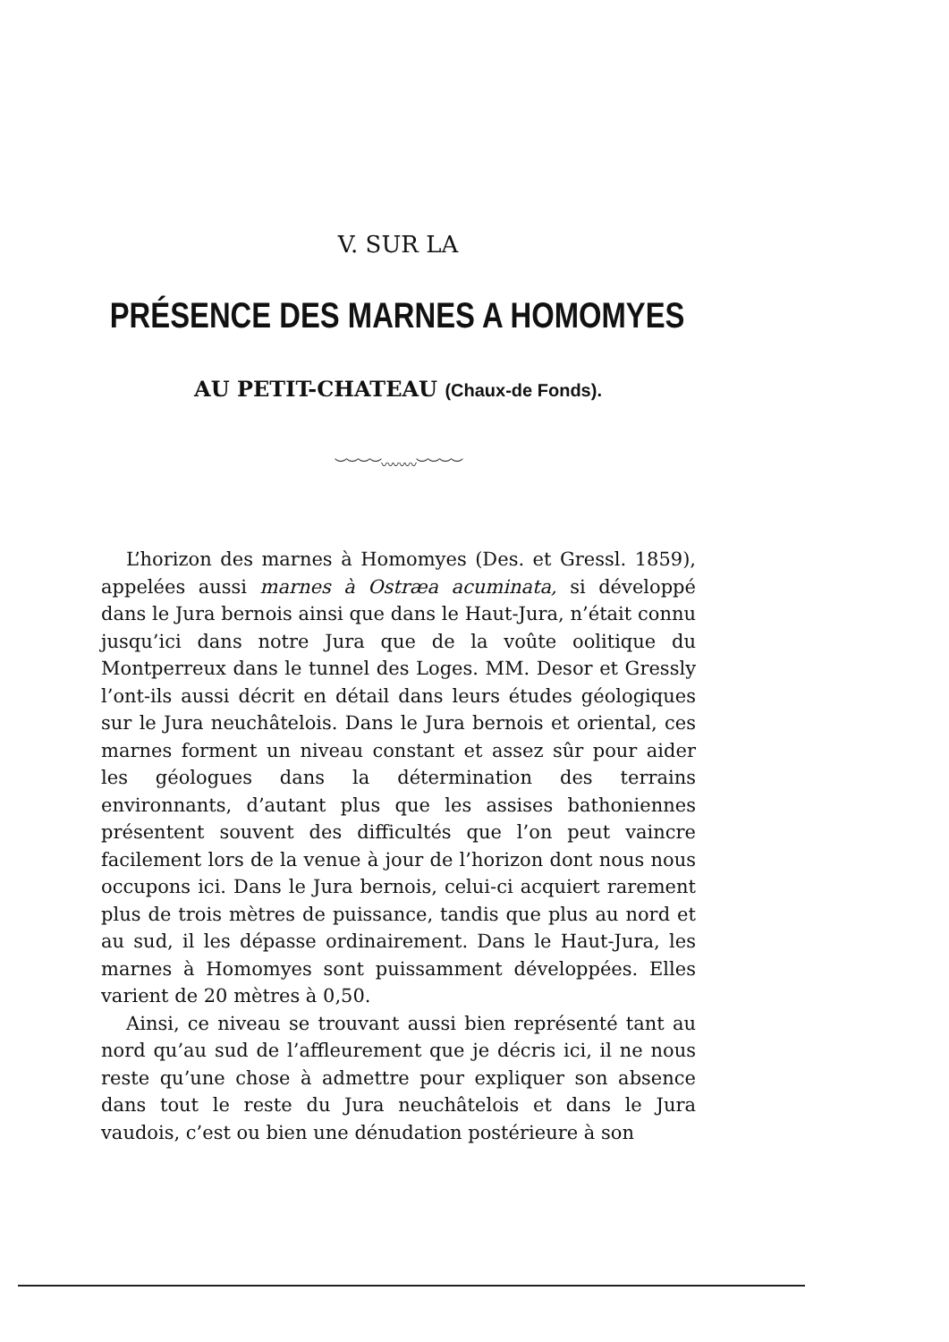V. SUR LA
PRÉSENCE DES MARNES A HOMOMYES
AU PETIT-CHATEAU (Chaux-de Fonds).
︶︶︶︶〰〰〰︶︶︶︶
L’horizon des marnes à Homomyes (Des. et Gressl. 1859), appelées aussi marnes à Ostræa acuminata, si développé dans le Jura bernois ainsi que dans le Haut-Jura, n’était connu jusqu’ici dans notre Jura que de la voûte oolitique du Montperreux dans le tunnel des Loges. MM. Desor et Gressly l’ont-ils aussi décrit en détail dans leurs études géologiques sur le Jura neuchâtelois. Dans le Jura bernois et oriental, ces marnes forment un niveau constant et assez sûr pour aider les géologues dans la détermination des terrains environnants, d’autant plus que les assises bathoniennes présentent souvent des difficultés que l’on peut vaincre facilement lors de la venue à jour de l’horizon dont nous nous occupons ici. Dans le Jura bernois, celui-ci acquiert rarement plus de trois mètres de puissance, tandis que plus au nord et au sud, il les dépasse ordinairement. Dans le Haut-Jura, les marnes à Homomyes sont puissamment développées. Elles varient de 20 mètres à 0,50.
Ainsi, ce niveau se trouvant aussi bien représenté tant au nord qu’au sud de l’affleurement que je décris ici, il ne nous reste qu’une chose à admettre pour expliquer son absence dans tout le reste du Jura neuchâtelois et dans le Jura vaudois, c’est ou bien une dénudation postérieure à son